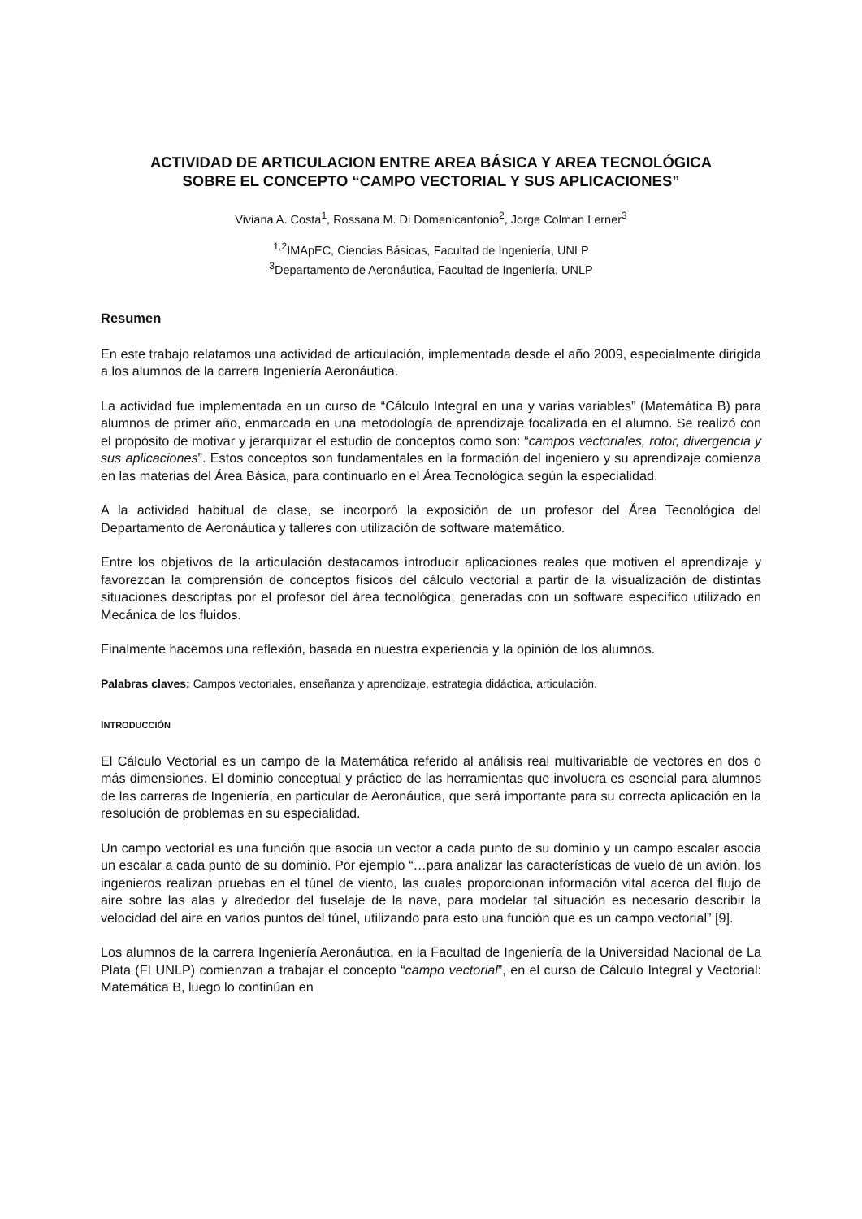ACTIVIDAD DE ARTICULACION ENTRE AREA BÁSICA Y AREA TECNOLÓGICA
SOBRE EL CONCEPTO “CAMPO VECTORIAL Y SUS APLICACIONES”
Viviana A. Costa<sup>1</sup>, Rossana M. Di Domenicantonio<sup>2</sup>, Jorge Colman Lerner<sup>3</sup>
<sup>1,2</sup>IMApEC, Ciencias Básicas, Facultad de Ingeniería, UNLP
<sup>3</sup> Departamento de Aeronáutica, Facultad de Ingeniería, UNLP
Resumen
En este trabajo relatamos una actividad de articulación, implementada desde el año 2009, especialmente dirigida a los alumnos de la carrera Ingeniería Aeronáutica.
La actividad fue implementada en un curso de “Cálculo Integral en una y varias variables” (Matemática B) para alumnos de primer año, enmarcada en una metodología de aprendizaje focalizada en el alumno. Se realizó con el propósito de motivar y jerarquizar el estudio de conceptos como son: “campos vectoriales, rotor, divergencia y sus aplicaciones”. Estos conceptos son fundamentales en la formación del ingeniero y su aprendizaje comienza en las materias del Área Básica, para continuarlo en el Área Tecnológica según la especialidad.
A la actividad habitual de clase, se incorporó la exposición de un profesor del Área Tecnológica del Departamento de Aeronáutica y talleres con utilización de software matemático.
Entre los objetivos de la articulación destacamos introducir aplicaciones reales que motiven el aprendizaje y favorezcan la comprensión de conceptos físicos del cálculo vectorial a partir de la visualización de distintas situaciones descriptas por el profesor del área tecnológica, generadas con un software específico utilizado en Mecánica de los fluidos.
Finalmente hacemos una reflexión, basada en nuestra experiencia y la opinión de los alumnos.
Palabras claves: Campos vectoriales, enseñanza y aprendizaje, estrategia didáctica, articulación.
INTRODUCCIÓN
El Cálculo Vectorial es un campo de la Matemática referido al análisis real multivariable de vectores en dos o más dimensiones. El dominio conceptual y práctico de las herramientas que involucra es esencial para alumnos de las carreras de Ingeniería, en particular de Aeronáutica, que será importante para su correcta aplicación en la resolución de problemas en su especialidad.
Un campo vectorial es una función que asocia un vector a cada punto de su dominio y un campo escalar asocia un escalar a cada punto de su dominio. Por ejemplo “…para analizar las características de vuelo de un avión, los ingenieros realizan pruebas en el túnel de viento, las cuales proporcionan información vital acerca del flujo de aire sobre las alas y alrededor del fuselaje de la nave, para modelar tal situación es necesario describir la velocidad del aire en varios puntos del túnel, utilizando para esto una función que es un campo vectorial” [9].
Los alumnos de la carrera Ingeniería Aeronáutica, en la Facultad de Ingeniería de la Universidad Nacional de La Plata (FI UNLP) comienzan a trabajar el concepto “campo vectorial”, en el curso de Cálculo Integral y Vectorial: Matemática B, luego lo continúan en